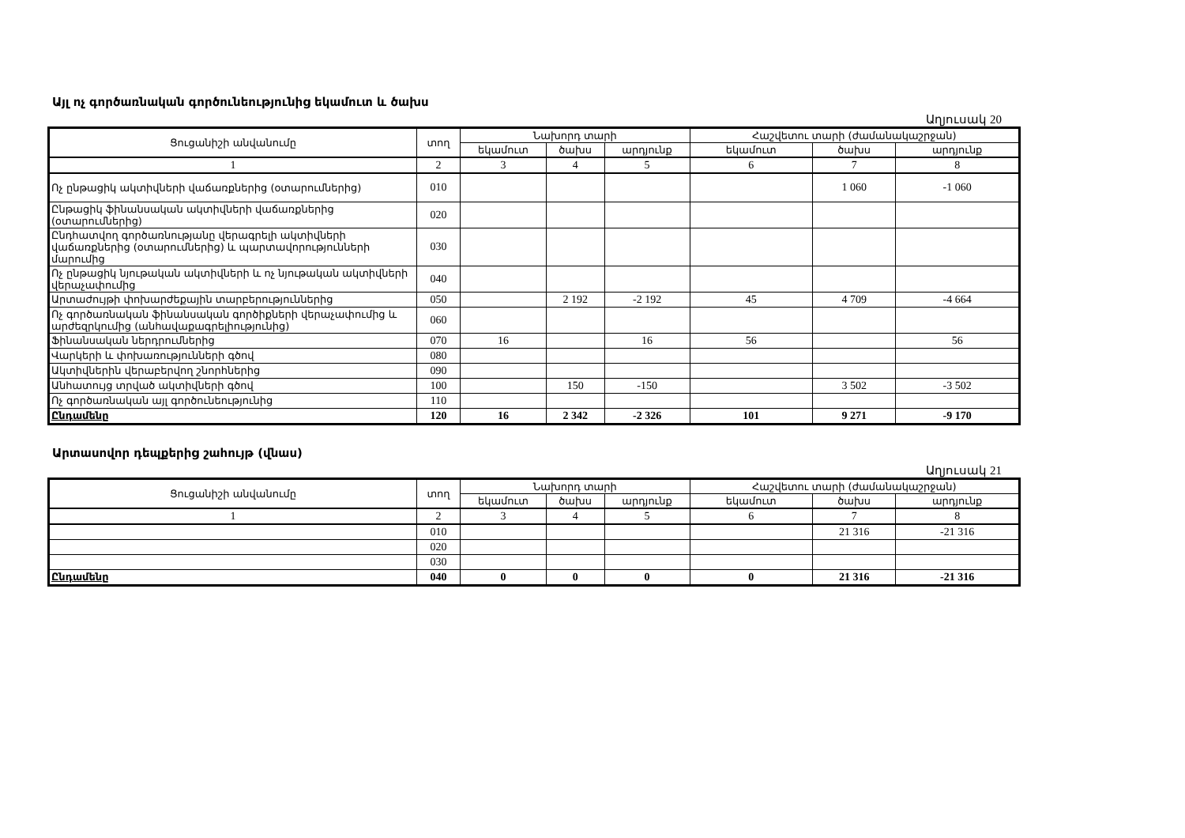Այլ ոչ գործառնական գործունեությունից եկամուտ և ծախս
Աղյուսակ 20
| Ցուցանիշի անվանումը | տող | Նախորդ տարի | | | Հաշվետու տարի (ժամանակաշրջան) | | |
| --- | --- | --- | --- | --- | --- | --- | --- |
| | | եկամուտ | ծախս | արդյունք | եկամուտ | ծախս | արդյունք |
| 1 | 2 | 3 | 4 | 5 | 6 | 7 | 8 |
| Ոչ ընթացիկ ակտիվների վաճառքներից (օտարումներից) | 010 | | | | | 1 060 | -1 060 |
| Ընթացիկ ֆինանսական ակտիվների վաճառքներից (օտարումներից) | 020 | | | | | | |
| Ընդհատվող գործառնությանը վերագրելի ակտիվների վաճառքներից (օտարումներից) և պարտավորությունների մարումից | 030 | | | | | | |
| Ոչ ընթացիկ նյութական ակտիվների և ոչ նյութական ակտիվների վերաչափումից | 040 | | | | | | |
| Արտաժույթի փոխարժեքային տարբերություններից | 050 | | 2 192 | -2 192 | 45 | 4 709 | -4 664 |
| Ոչ գործառնական ֆինանսական գործիքների վերաչափումից և արժեզրկումից (անհավաքագրելիությունից) | 060 | | | | | | |
| Ֆինանսական ներդրումներից | 070 | 16 | | 16 | 56 | | 56 |
| Վարկերի և փոխառությունների գծով | 080 | | | | | | |
| Ակտիվներին վերաբերվող շնորհներից | 090 | | | | | | |
| Անհատույց տրված ակտիվների գծով | 100 | | 150 | -150 | | 3 502 | -3 502 |
| Ոչ գործառնական այլ գործունեությունից | 110 | | | | | | |
| Ընդամենը | 120 | 16 | 2 342 | -2 326 | 101 | 9 271 | -9 170 |
Արտասովոր դեպքերից շահույթ (վնաս)
Աղյուսակ 21
| Ցուցանիշի անվանումը | տող | Նախորդ տարի | | | Հաշվետու տարի (ժամանակաշրջան) | | |
| --- | --- | --- | --- | --- | --- | --- | --- |
| | | եկամուտ | ծախս | արդյունք | եկամուտ | ծախս | արդյունք |
| 1 | 2 | 3 | 4 | 5 | 6 | 7 | 8 |
| | 010 | | | | | 21 316 | -21 316 |
| | 020 | | | | | | |
| | 030 | | | | | | |
| Ընդամենը | 040 | 0 | 0 | 0 | 0 | 21 316 | -21 316 |